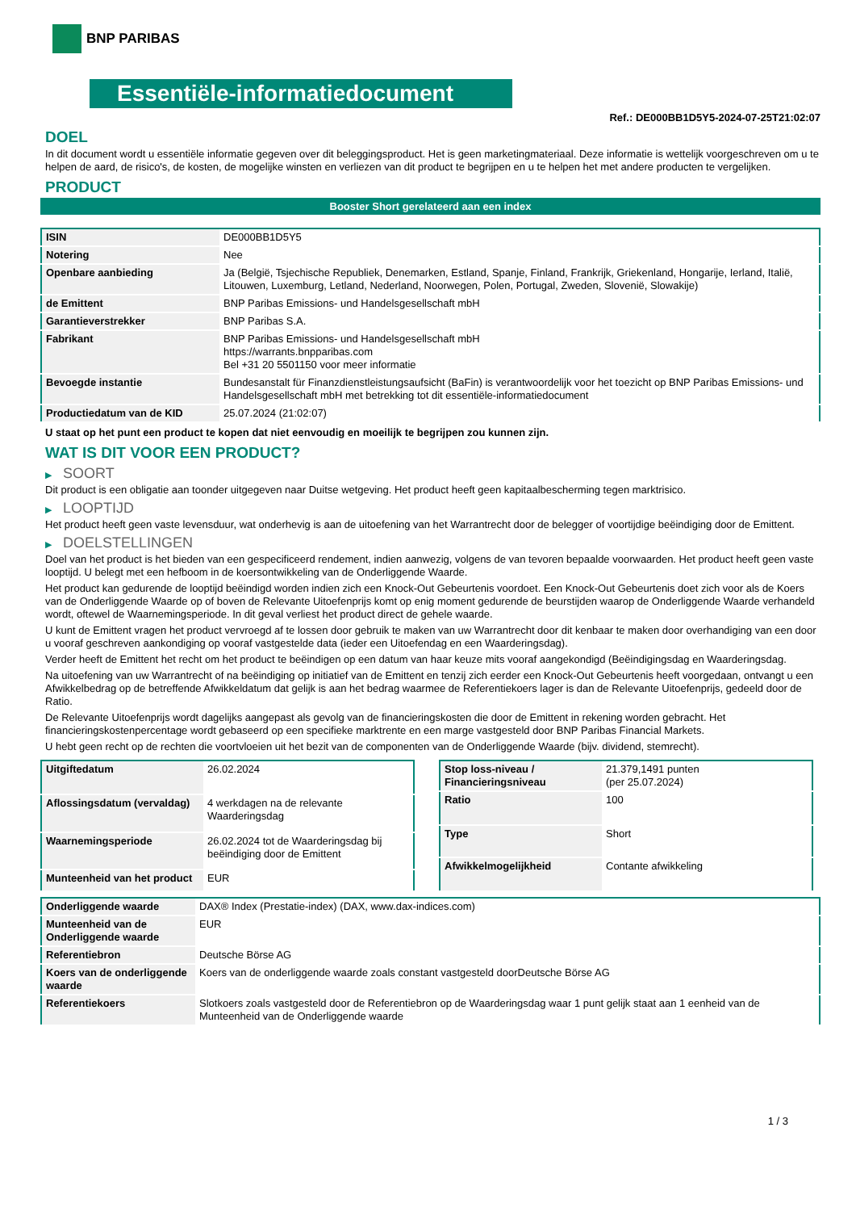BNP PARIBAS
Essentiële-informatiedocument
Ref.: DE000BB1D5Y5-2024-07-25T21:02:07
DOEL
In dit document wordt u essentiële informatie gegeven over dit beleggingsproduct. Het is geen marketingmateriaal. Deze informatie is wettelijk voorgeschreven om u te helpen de aard, de risico's, de kosten, de mogelijke winsten en verliezen van dit product te begrijpen en u te helpen het met andere producten te vergelijken.
PRODUCT
Booster Short gerelateerd aan een index
| ISIN | DE000BB1D5Y5 |
| Notering | Nee |
| Openbare aanbieding | Ja (België, Tsjechische Republiek, Denemarken, Estland, Spanje, Finland, Frankrijk, Griekenland, Hongarije, Ierland, Italië, Litouwen, Luxemburg, Letland, Nederland, Noorwegen, Polen, Portugal, Zweden, Slovenië, Slowakije) |
| de Emittent | BNP Paribas Emissions- und Handelsgesellschaft mbH |
| Garantieverstrekker | BNP Paribas S.A. |
| Fabrikant | BNP Paribas Emissions- und Handelsgesellschaft mbH https://warrants.bnpparibas.com Bel +31 20 5501150 voor meer informatie |
| Bevoegde instantie | Bundesanstalt für Finanzdienstleistungsaufsicht (BaFin) is verantwoordelijk voor het toezicht op BNP Paribas Emissions- und Handelsgesellschaft mbH met betrekking tot dit essentiële-informatiedocument |
| Productiedatum van de KID | 25.07.2024 (21:02:07) |
U staat op het punt een product te kopen dat niet eenvoudig en moeilijk te begrijpen zou kunnen zijn.
WAT IS DIT VOOR EEN PRODUCT?
▶ SOORT
Dit product is een obligatie aan toonder uitgegeven naar Duitse wetgeving. Het product heeft geen kapitaalbescherming tegen marktrisico.
▶ LOOPTIJD
Het product heeft geen vaste levensduur, wat onderhevig is aan de uitoefening van het Warrantrecht door de belegger of voortijdige beëindiging door de Emittent.
▶ DOELSTELLINGEN
Doel van het product is het bieden van een gespecificeerd rendement, indien aanwezig, volgens de van tevoren bepaalde voorwaarden. Het product heeft geen vaste looptijd. U belegt met een hefboom in de koersontwikkeling van de Onderliggende Waarde.
Het product kan gedurende de looptijd beëindigd worden indien zich een Knock-Out Gebeurtenis voordoet. Een Knock-Out Gebeurtenis doet zich voor als de Koers van de Onderliggende Waarde op of boven de Relevante Uitoefenprijs komt op enig moment gedurende de beurstijden waarop de Onderliggende Waarde verhandeld wordt, oftewel de Waarnemingsperiode. In dit geval verliest het product direct de gehele waarde.
U kunt de Emittent vragen het product vervroegd af te lossen door gebruik te maken van uw Warrantrecht door dit kenbaar te maken door overhandiging van een door u vooraf geschreven aankondiging op vooraf vastgestelde data (ieder een Uitoefendag en een Waarderingsdag).
Verder heeft de Emittent het recht om het product te beëindigen op een datum van haar keuze mits vooraf aangekondigd (Beëindigingsdag en Waarderingsdag.
Na uitoefening van uw Warrantrecht of na beëindiging op initiatief van de Emittent en tenzij zich eerder een Knock-Out Gebeurtenis heeft voorgedaan, ontvangt u een Afwikkelbedrag op de betreffende Afwikkeldatum dat gelijk is aan het bedrag waarmee de Referentiekoers lager is dan de Relevante Uitoefenprijs, gedeeld door de Ratio.
De Relevante Uitoefenprijs wordt dagelijks aangepast als gevolg van de financieringskosten die door de Emittent in rekening worden gebracht. Het financieringskostenpercentage wordt gebaseerd op een specifieke marktrente en een marge vastgesteld door BNP Paribas Financial Markets.
U hebt geen recht op de rechten die voortvloeien uit het bezit van de componenten van de Onderliggende Waarde (bijv. dividend, stemrecht).
| Uitgiftedatum | 26.02.2024 |
| Aflossingsdatum (vervaldag) | 4 werkdagen na de relevante Waarderingsdag |
| Waarnemingsperiode | 26.02.2024 tot de Waarderingsdag bij beëindiging door de Emittent |
| Munteenheid van het product | EUR |
| Stop loss-niveau / Financieringsniveau | 21.379,1491 punten (per 25.07.2024) |
| Ratio | 100 |
| Type | Short |
| Afwikkelmogelijkheid | Contante afwikkeling |
| Onderliggende waarde | DAX® Index (Prestatie-index) (DAX, www.dax-indices.com) |
| Munteenheid van de Onderliggende waarde | EUR |
| Referentiebron | Deutsche Börse AG |
| Koers van de onderliggende waarde | Koers van de onderliggende waarde zoals constant vastgesteld doorDeutsche Börse AG |
| Referentiekoers | Slotkoers zoals vastgesteld door de Referentiebron op de Waarderingsdag waar 1 punt gelijk staat aan 1 eenheid van de Munteenheid van de Onderliggende waarde |
1 / 3